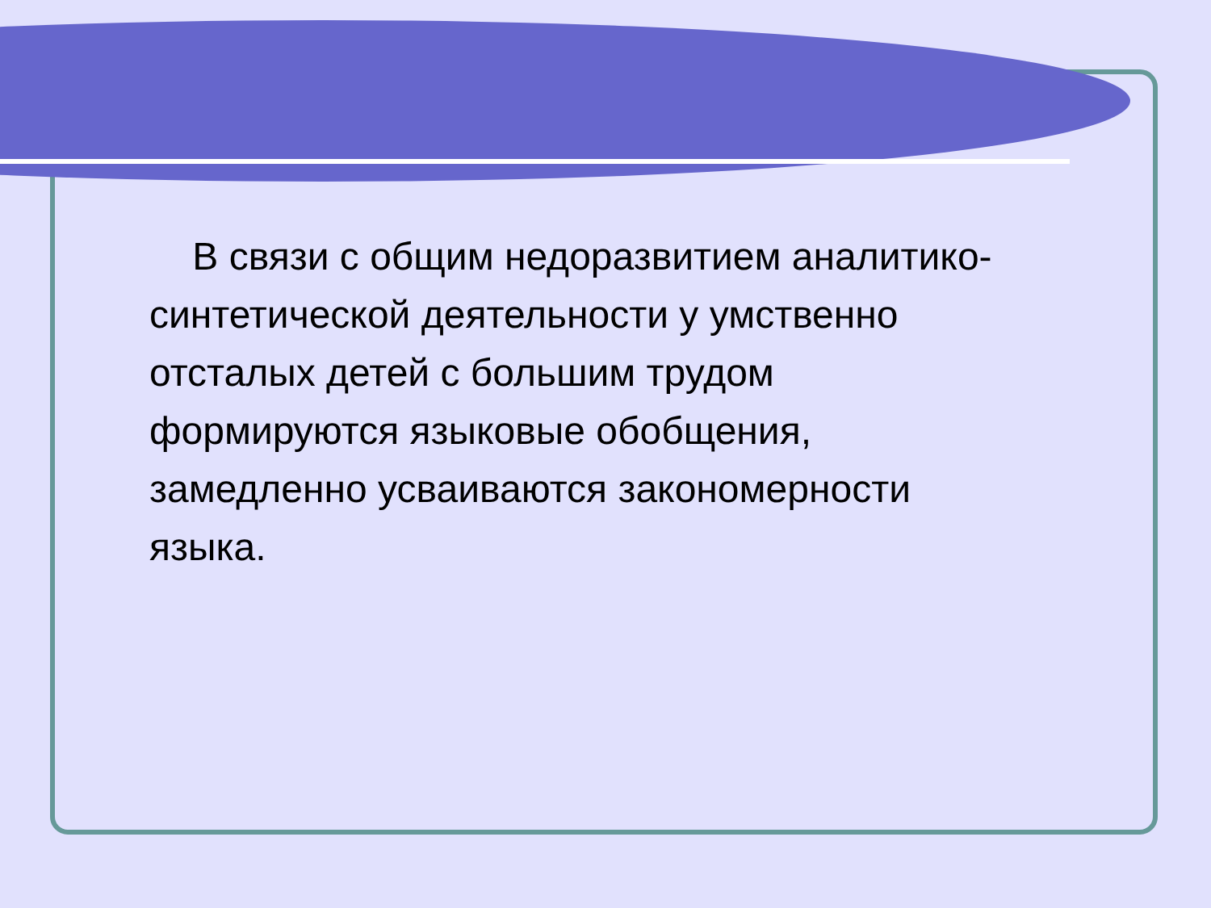В связи с общим недоразвитием аналитико-синтетической деятельности у умственно отсталых детей с большим трудом формируются языковые обобщения, замедленно усваиваются закономерности языка.